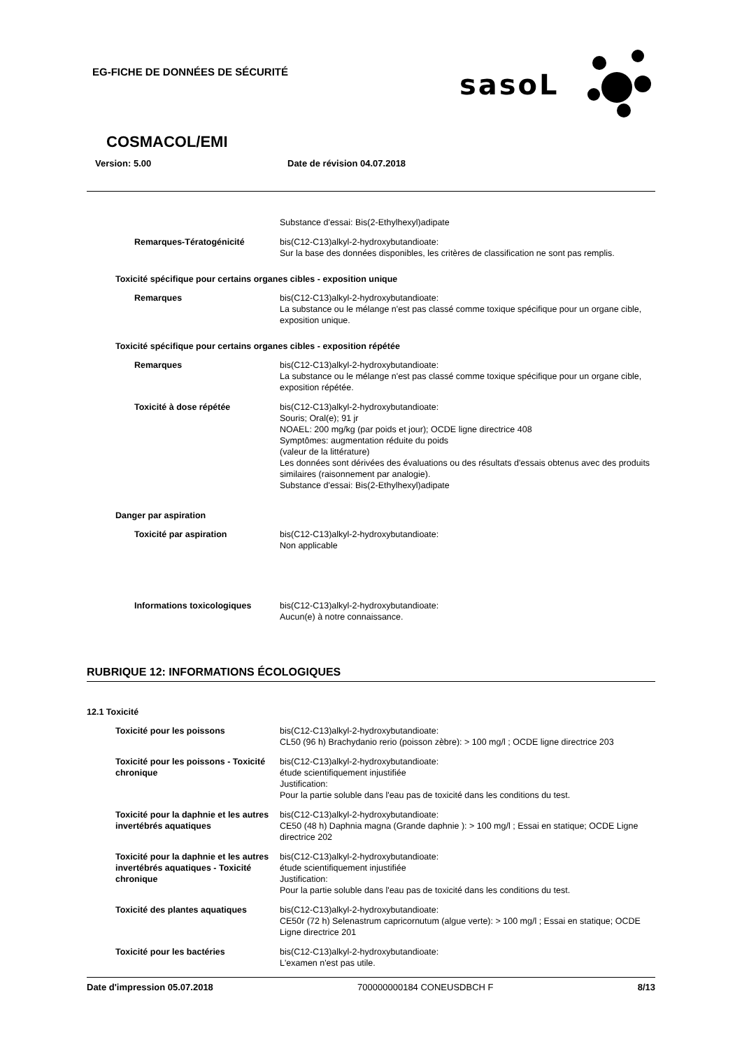EG-FICHE DE DONNÉES DE SÉCURITÉ
sasoL
COSMACOL/EMI
Version: 5.00 Date de révision 04.07.2018
Substance d'essai: Bis(2-Ethylhexyl)adipate
Remarques-Tératogénicité bis(C12-C13)alkyl-2-hydroxybutandioate:
Sur la base des données disponibles, les critères de classification ne sont pas remplis.
Toxicité spécifique pour certains organes cibles - exposition unique
Remarques bis(C12-C13)alkyl-2-hydroxybutandioate:
La substance ou le mélange n'est pas classé comme toxique spécifique pour un organe cible, exposition unique.
Toxicité spécifique pour certains organes cibles - exposition répétée
Remarques bis(C12-C13)alkyl-2-hydroxybutandioate:
La substance ou le mélange n'est pas classé comme toxique spécifique pour un organe cible, exposition répétée.
Toxicité à dose répétée bis(C12-C13)alkyl-2-hydroxybutandioate:
Souris; Oral(e); 91 jr
NOAEL: 200 mg/kg (par poids et jour); OCDE ligne directrice 408
Symptômes: augmentation réduite du poids
(valeur de la littérature)
Les données sont dérivées des évaluations ou des résultats d'essais obtenus avec des produits similaires (raisonnement par analogie).
Substance d'essai: Bis(2-Ethylhexyl)adipate
Danger par aspiration
Toxicité par aspiration bis(C12-C13)alkyl-2-hydroxybutandioate:
Non applicable
Informations toxicologiques bis(C12-C13)alkyl-2-hydroxybutandioate:
Aucun(e) à notre connaissance.
RUBRIQUE 12: INFORMATIONS ÉCOLOGIQUES
12.1 Toxicité
Toxicité pour les poissons bis(C12-C13)alkyl-2-hydroxybutandioate:
CL50 (96 h) Brachydanio rerio (poisson zèbre): > 100 mg/l ; OCDE ligne directrice 203
Toxicité pour les poissons - Toxicité chronique
bis(C12-C13)alkyl-2-hydroxybutandioate:
étude scientifiquement injustifiée
Justification:
Pour la partie soluble dans l'eau pas de toxicité dans les conditions du test.
Toxicité pour la daphnie et les autres invertébrés aquatiques
bis(C12-C13)alkyl-2-hydroxybutandioate:
CE50 (48 h) Daphnia magna (Grande daphnie ): > 100 mg/l ; Essai en statique; OCDE Ligne directrice 202
Toxicité pour la daphnie et les autres invertébrés aquatiques - Toxicité chronique
bis(C12-C13)alkyl-2-hydroxybutandioate:
étude scientifiquement injustifiée
Justification:
Pour la partie soluble dans l'eau pas de toxicité dans les conditions du test.
Toxicité des plantes aquatiques bis(C12-C13)alkyl-2-hydroxybutandioate:
CE50r (72 h) Selenastrum capricornutum (algue verte): > 100 mg/l ; Essai en statique; OCDE Ligne directrice 201
Toxicité pour les bactéries bis(C12-C13)alkyl-2-hydroxybutandioate:
L'examen n'est pas utile.
Date d'impression 05.07.2018 700000000184 CONEUSDBCH F 8/13